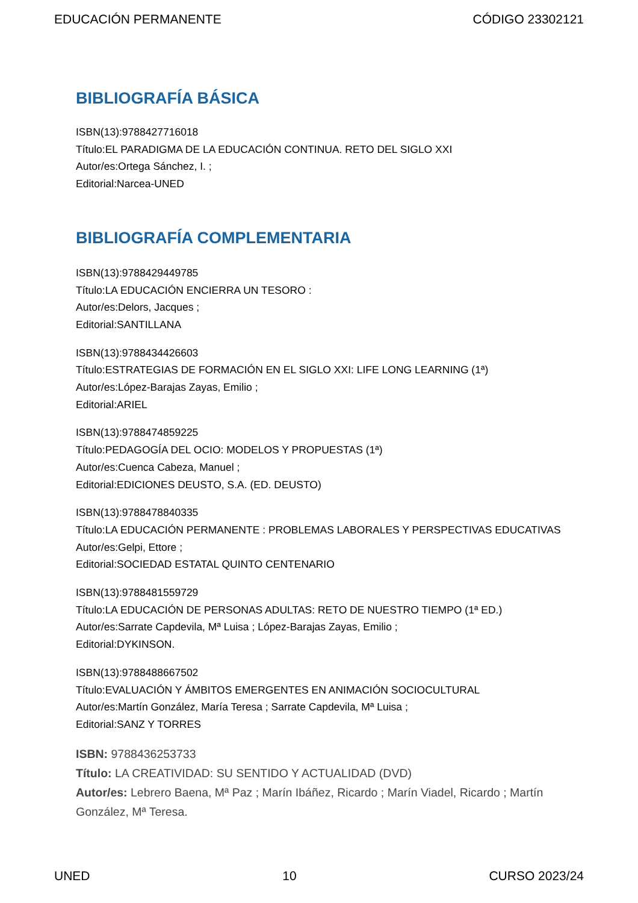EDUCACIÓN PERMANENTE CÓDIGO 23302121
BIBLIOGRAFÍA BÁSICA
ISBN(13):9788427716018
Título:EL PARADIGMA DE LA EDUCACIÓN CONTINUA. RETO DEL SIGLO XXI
Autor/es:Ortega Sánchez, I. ;
Editorial:Narcea-UNED
BIBLIOGRAFÍA COMPLEMENTARIA
ISBN(13):9788429449785
Título:LA EDUCACIÓN ENCIERRA UN TESORO :
Autor/es:Delors, Jacques ;
Editorial:SANTILLANA
ISBN(13):9788434426603
Título:ESTRATEGIAS DE FORMACIÓN EN EL SIGLO XXI: LIFE LONG LEARNING (1ª)
Autor/es:López-Barajas Zayas, Emilio ;
Editorial:ARIEL
ISBN(13):9788474859225
Título:PEDAGOGÍA DEL OCIO: MODELOS Y PROPUESTAS (1ª)
Autor/es:Cuenca Cabeza, Manuel ;
Editorial:EDICIONES DEUSTO, S.A. (ED. DEUSTO)
ISBN(13):9788478840335
Título:LA EDUCACIÓN PERMANENTE : PROBLEMAS LABORALES Y PERSPECTIVAS EDUCATIVAS
Autor/es:Gelpi, Ettore ;
Editorial:SOCIEDAD ESTATAL QUINTO CENTENARIO
ISBN(13):9788481559729
Título:LA EDUCACIÓN DE PERSONAS ADULTAS: RETO DE NUESTRO TIEMPO (1ª ED.)
Autor/es:Sarrate Capdevila, Mª Luisa ; López-Barajas Zayas, Emilio ;
Editorial:DYKINSON.
ISBN(13):9788488667502
Título:EVALUACIÓN Y ÁMBITOS EMERGENTES EN ANIMACIÓN SOCIOCULTURAL
Autor/es:Martín González, María Teresa ; Sarrate Capdevila, Mª Luisa ;
Editorial:SANZ Y TORRES
ISBN: 9788436253733
Título: LA CREATIVIDAD: SU SENTIDO Y ACTUALIDAD (DVD)
Autor/es: Lebrero Baena, Mª Paz ; Marín Ibáñez, Ricardo ; Marín Viadel, Ricardo ; Martín González, Mª Teresa.
UNED 10 CURSO 2023/24